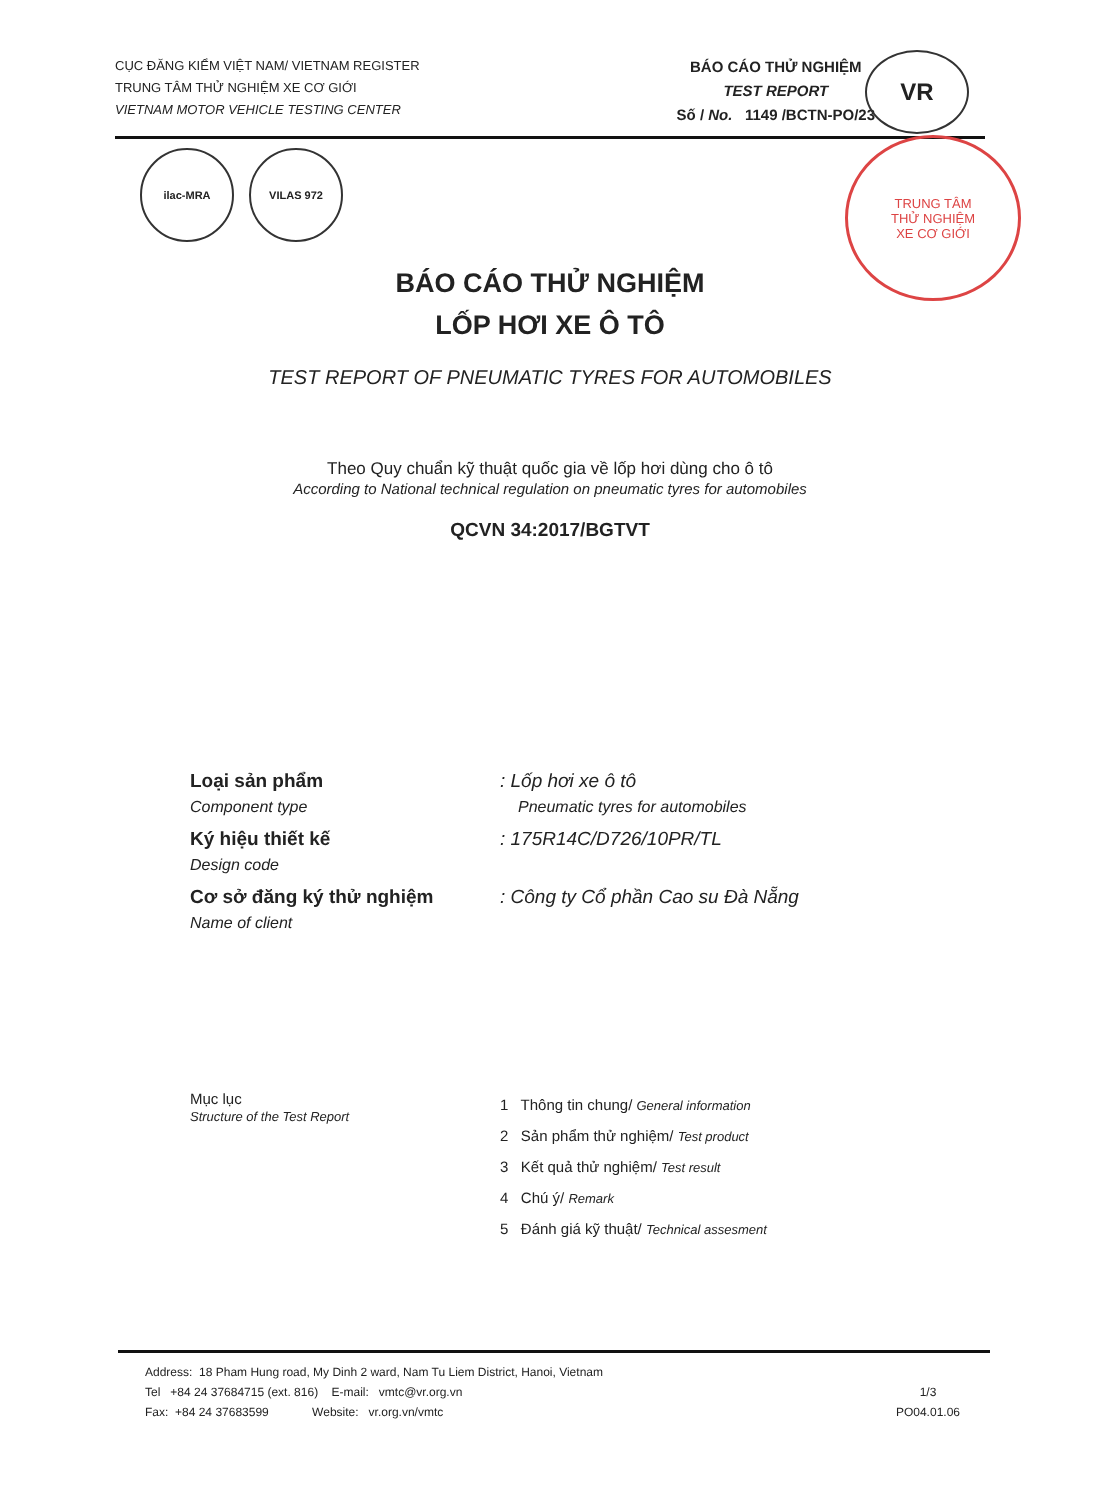CỤC ĐĂNG KIỂM VIỆT NAM/ VIETNAM REGISTER
TRUNG TÂM THỬ NGHIỆM XE CƠ GIỚI
VIETNAM MOTOR VEHICLE TESTING CENTER
BÁO CÁO THỬ NGHIỆM
TEST REPORT
Số / No. 1149 /BCTN-PO/23
VR
ilac-MRA VILAS 972
TRUNG TÂM
THỬ NGHIỆM
XE CƠ GIỚI
BÁO CÁO THỬ NGHIỆM
LỐP HƠI XE Ô TÔ
TEST REPORT OF PNEUMATIC TYRES FOR AUTOMOBILES
Theo Quy chuẩn kỹ thuật quốc gia về lốp hơi dùng cho ô tô
According to National technical regulation on pneumatic tyres for automobiles
QCVN 34:2017/BGTVT
Loại sản phẩm
Component type
: Lốp hơi xe ô tô
Pneumatic tyres for automobiles
Ký hiệu thiết kế
Design code
: 175R14C/D726/10PR/TL
Cơ sở đăng ký thử nghiệm
Name of client
: Công ty Cổ phần Cao su Đà Nẵng
Mục lục
Structure of the Test Report
1 Thông tin chung/ General information
2 Sản phẩm thử nghiệm/ Test product
3 Kết quả thử nghiệm/ Test result
4 Chú ý/ Remark
5 Đánh giá kỹ thuật/ Technical assesment
Address: 18 Pham Hung road, My Dinh 2 ward, Nam Tu Liem District, Hanoi, Vietnam
Tel +84 24 37684715 (ext. 816) E-mail: vmtc@vr.org.vn
Fax: +84 24 37683599 Website: vr.org.vn/vmtc
1/3
PO04.01.06